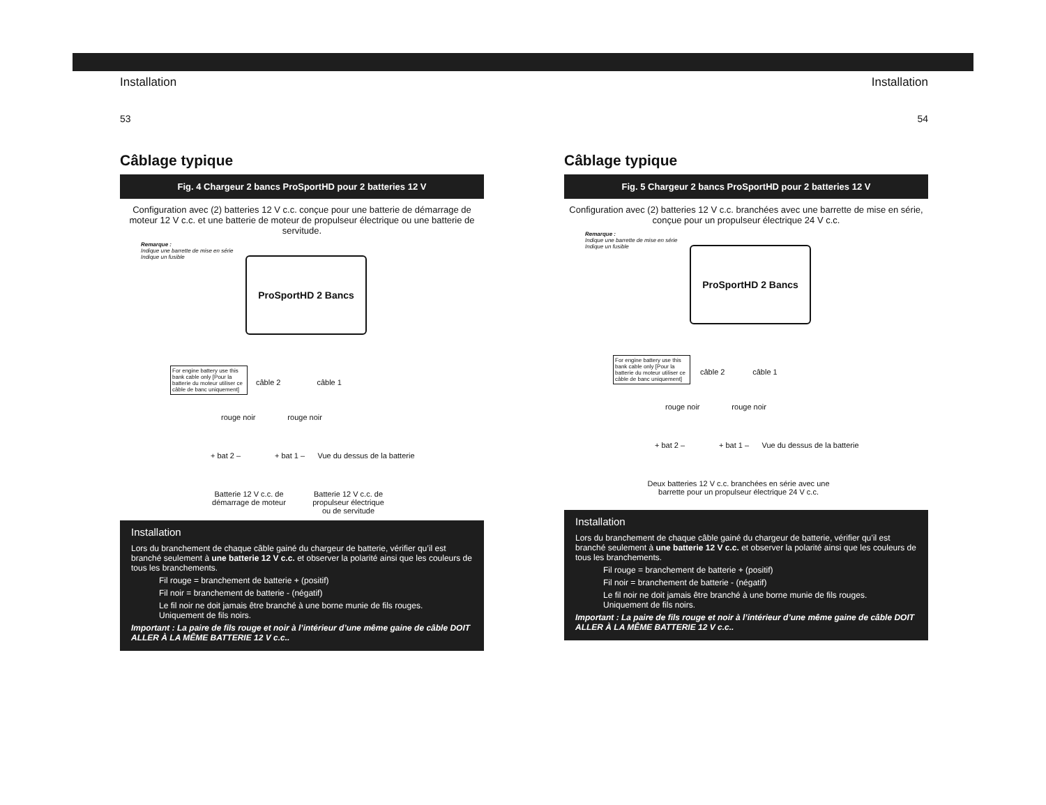Installation
53
Câblage typique
Fig. 4 Chargeur 2 bancs ProSportHD pour 2 batteries 12 V
Configuration avec (2) batteries 12 V c.c. conçue pour une batterie de démarrage de moteur 12 V c.c. et une batterie de moteur de propulseur électrique ou une batterie de servitude.
Remarque :
Indique une barrette de mise en série
Indique un fusible
ProSportHD 2 Bancs
For engine battery use this bank cable only [Pour la batterie du moteur utiliser ce câble de banc uniquement]
câble 2 câble 1
rouge noir rouge noir
+ bat 2 – + bat 1 – Vue du dessus de la batterie
Batterie 12 V c.c. de démarrage de moteur
Batterie 12 V c.c. de propulseur électrique ou de servitude
Installation
Lors du branchement de chaque câble gainé du chargeur de batterie, vérifier qu’il est branché seulement à une batterie 12 V c.c. et observer la polarité ainsi que les couleurs de tous les branchements.
Fil rouge = branchement de batterie + (positif)
Fil noir = branchement de batterie - (négatif)
Le fil noir ne doit jamais être branché à une borne munie de fils rouges.
Uniquement de fils noirs.
Important : La paire de fils rouge et noir à l’intérieur d’une même gaine de câble DOIT ALLER À LA MÊME BATTERIE 12 V c.c..
Installation
54
Câblage typique
Fig. 5 Chargeur 2 bancs ProSportHD pour 2 batteries 12 V
Configuration avec (2) batteries 12 V c.c. branchées avec une barrette de mise en série, conçue pour un propulseur électrique 24 V c.c.
Remarque :
Indique une barrette de mise en série
Indique un fusible
ProSportHD 2 Bancs
For engine battery use this bank cable only [Pour la batterie du moteur utiliser ce câble de banc uniquement]
câble 2 câble 1
rouge noir rouge noir
+ bat 2 – + bat 1 – Vue du dessus de la batterie
Deux batteries 12 V c.c. branchées en série avec une barrette pour un propulseur électrique 24 V c.c.
Installation
Lors du branchement de chaque câble gainé du chargeur de batterie, vérifier qu’il est branché seulement à une batterie 12 V c.c. et observer la polarité ainsi que les couleurs de tous les branchements.
Fil rouge = branchement de batterie + (positif)
Fil noir = branchement de batterie - (négatif)
Le fil noir ne doit jamais être branché à une borne munie de fils rouges.
Uniquement de fils noirs.
Important : La paire de fils rouge et noir à l’intérieur d’une même gaine de câble DOIT ALLER À LA MÊME BATTERIE 12 V c.c..